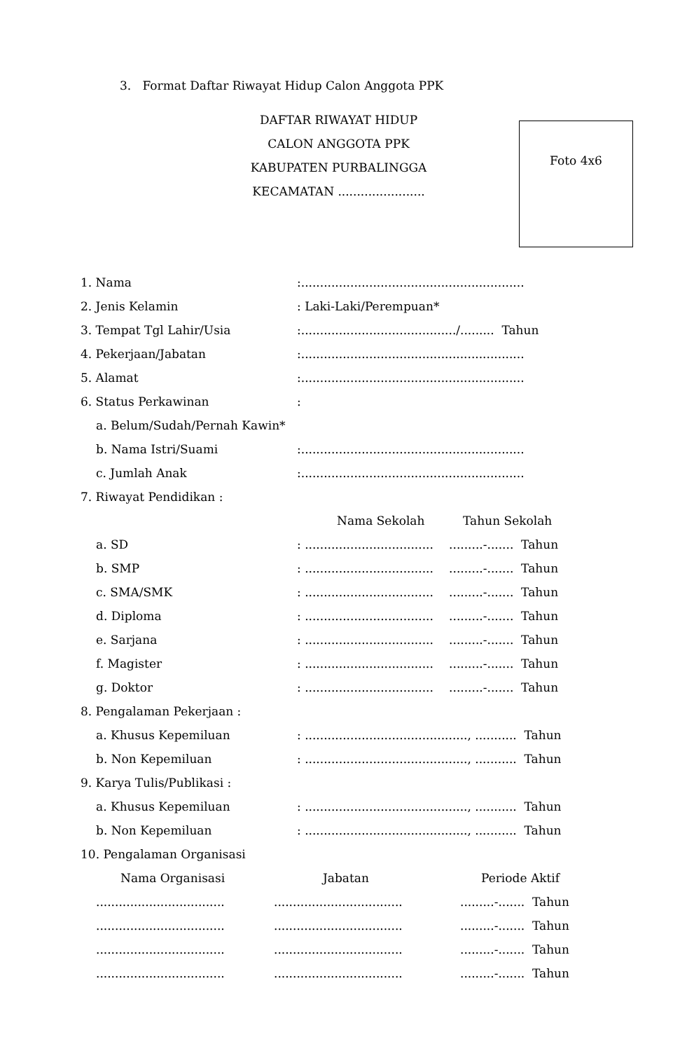3. Format Daftar Riwayat Hidup Calon Anggota PPK
DAFTAR RIWAYAT HIDUP
CALON ANGGOTA PPK
KABUPATEN PURBALINGGA
KECAMATAN .......................
Foto 4x6
| 1. Nama | :........................................................... | |
| 2. Jenis Kelamin | : Laki-Laki/Perempuan* | |
| 3. Tempat Tgl Lahir/Usia | :........................................./......... Tahun | |
| 4. Pekerjaan/Jabatan | :........................................................... | |
| 5. Alamat | :........................................................... | |
| 6. Status Perkawinan | : | |
| a. Belum/Sudah/Pernah Kawin* | | |
| b. Nama Istri/Suami | :........................................................... | |
| c. Jumlah Anak | :........................................................... | |
| 7. Riwayat Pendidikan : | | |
| | Nama Sekolah | Tahun Sekolah |
| a. SD | : .................................. | .........-....... Tahun |
| b. SMP | : .................................. | .........-....... Tahun |
| c. SMA/SMK | : .................................. | .........-....... Tahun |
| d. Diploma | : .................................. | .........-....... Tahun |
| e. Sarjana | : .................................. | .........-....... Tahun |
| f. Magister | : .................................. | .........-....... Tahun |
| g. Doktor | : .................................. | .........-....... Tahun |
| 8. Pengalaman Pekerjaan : | | |
| a. Khusus Kepemiluan | : ..........................................., ........... Tahun | |
| b. Non Kepemiluan | : ..........................................., ........... Tahun | |
| 9. Karya Tulis/Publikasi : | | |
| a. Khusus Kepemiluan | : ..........................................., ........... Tahun | |
| b. Non Kepemiluan | : ..........................................., ........... Tahun | |
| 10. Pengalaman Organisasi | | |
| Nama Organisasi | Jabatan | Periode Aktif |
| .................................. | .................................. | .........-....... Tahun |
| .................................. | .................................. | .........-....... Tahun |
| .................................. | .................................. | .........-....... Tahun |
| .................................. | .................................. | .........-....... Tahun |